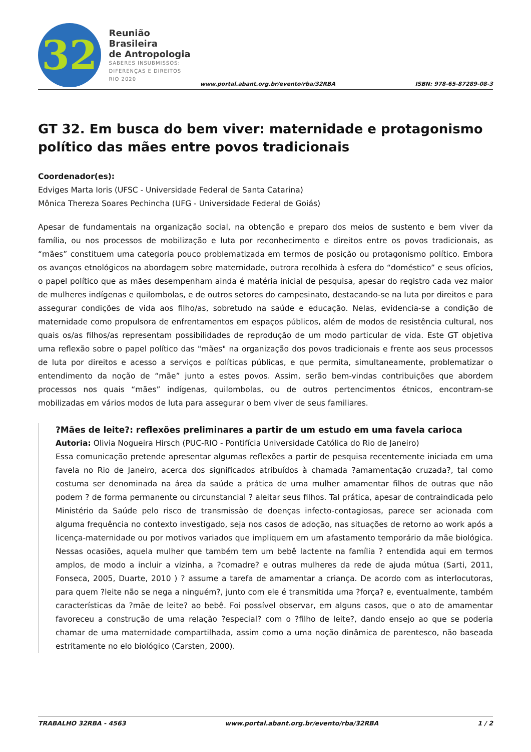32
Reunião Brasileira
de Antropologia
SABERES INSUBMISSOS:
DIFERENÇAS E DIREITOS
RIO 2020
www.portal.abant.org.br/evento/rba/32RBA
ISBN: 978-65-87289-08-3
GT 32. Em busca do bem viver: maternidade e protagonismo político das mães entre povos tradicionais
Coordenador(es):
Edviges Marta Ioris (UFSC - Universidade Federal de Santa Catarina)
Mônica Thereza Soares Pechincha (UFG - Universidade Federal de Goiás)
Apesar de fundamentais na organização social, na obtenção e preparo dos meios de sustento e bem viver da família, ou nos processos de mobilização e luta por reconhecimento e direitos entre os povos tradicionais, as “mães” constituem uma categoria pouco problematizada em termos de posição ou protagonismo político. Embora os avanços etnológicos na abordagem sobre maternidade, outrora recolhida à esfera do “doméstico” e seus ofícios, o papel político que as mães desempenham ainda é matéria inicial de pesquisa, apesar do registro cada vez maior de mulheres indígenas e quilombolas, e de outros setores do campesinato, destacando-se na luta por direitos e para assegurar condições de vida aos filho/as, sobretudo na saúde e educação. Nelas, evidencia-se a condição de maternidade como propulsora de enfrentamentos em espaços públicos, além de modos de resistência cultural, nos quais os/as filhos/as representam possibilidades de reprodução de um modo particular de vida. Este GT objetiva uma reflexão sobre o papel político das "mães" na organização dos povos tradicionais e frente aos seus processos de luta por direitos e acesso a serviços e políticas públicas, e que permita, simultaneamente, problematizar o entendimento da noção de “mãe” junto a estes povos. Assim, serão bem-vindas contribuições que abordem processos nos quais “mães” indígenas, quilombolas, ou de outros pertencimentos étnicos, encontram-se mobilizadas em vários modos de luta para assegurar o bem viver de seus familiares.
?Mães de leite?: reflexões preliminares a partir de um estudo em uma favela carioca
Autoria: Olivia Nogueira Hirsch (PUC-RIO - Pontifícia Universidade Católica do Rio de Janeiro)
Essa comunicação pretende apresentar algumas reflexões a partir de pesquisa recentemente iniciada em uma favela no Rio de Janeiro, acerca dos significados atribuídos à chamada ?amamentação cruzada?, tal como costuma ser denominada na área da saúde a prática de uma mulher amamentar filhos de outras que não podem ? de forma permanente ou circunstancial ? aleitar seus filhos. Tal prática, apesar de contraindicada pelo Ministério da Saúde pelo risco de transmissão de doenças infecto-contagiosas, parece ser acionada com alguma frequência no contexto investigado, seja nos casos de adoção, nas situações de retorno ao work após a licença-maternidade ou por motivos variados que impliquem em um afastamento temporário da mãe biológica. Nessas ocasiões, aquela mulher que também tem um bebê lactente na família ? entendida aqui em termos amplos, de modo a incluir a vizinha, a ?comadre? e outras mulheres da rede de ajuda mútua (Sarti, 2011, Fonseca, 2005, Duarte, 2010 ) ? assume a tarefa de amamentar a criança. De acordo com as interlocutoras, para quem ?leite não se nega a ninguém?, junto com ele é transmitida uma ?força? e, eventualmente, também características da ?mãe de leite? ao bebê. Foi possível observar, em alguns casos, que o ato de amamentar favoreceu a construção de uma relação ?especial? com o ?filho de leite?, dando ensejo ao que se poderia chamar de uma maternidade compartilhada, assim como a uma noção dinâmica de parentesco, não baseada estritamente no elo biológico (Carsten, 2000).
TRABALHO 32RBA - 4563 www.portal.abant.org.br/evento/rba/32RBA 1 / 2